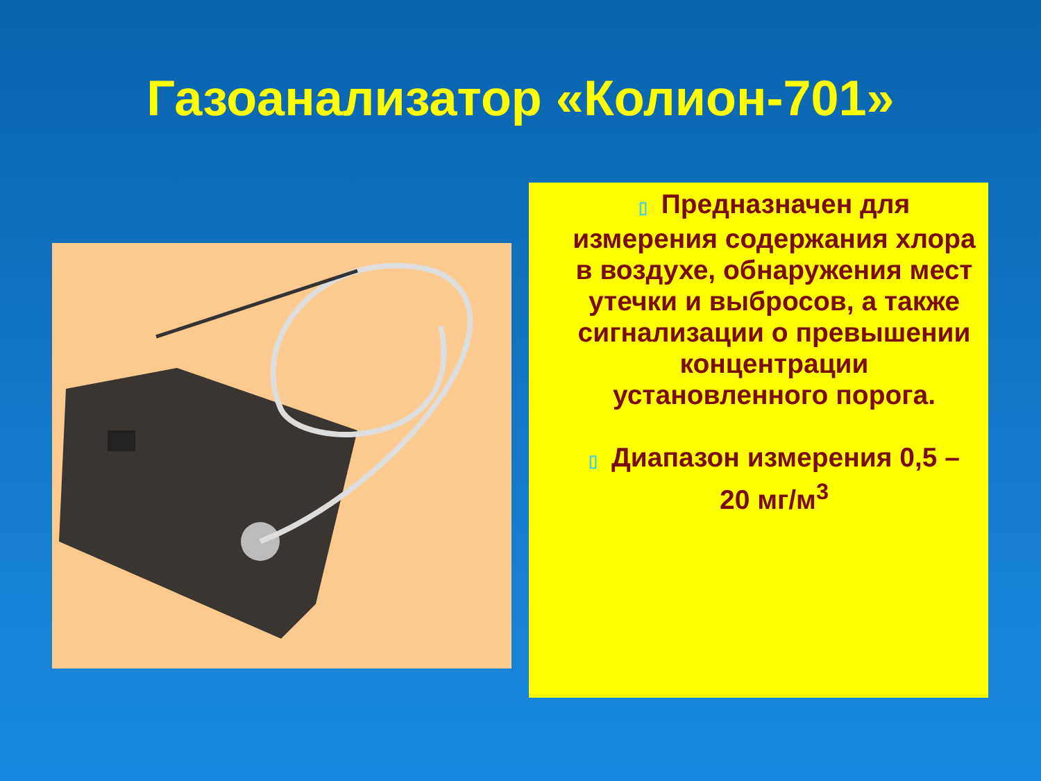Газоанализатор «Колион-701»
▯ Предназначен для измерения содержания хлора в воздухе, обнаружения мест утечки и выбросов, а также сигнализации о превышении концентрации установленного порога.
▯ Диапазон измерения 0,5 – 20 мг/м<sup>3</sup>